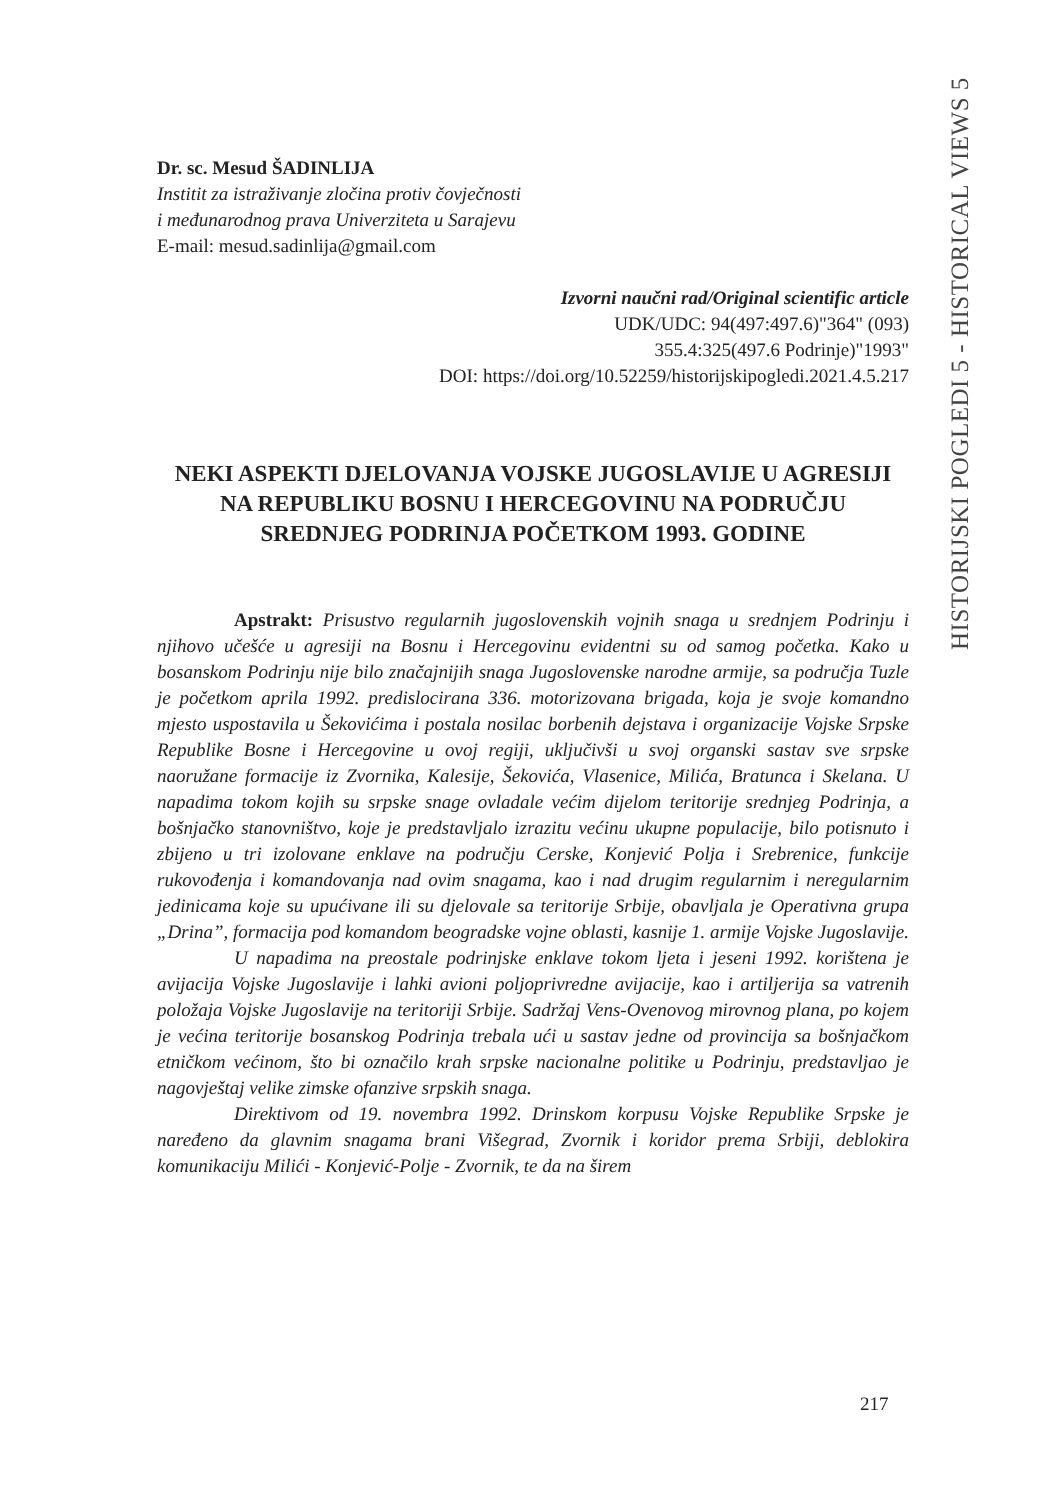HISTORIJSKI POGLEDI 5 - HISTORICAL VIEWS 5
Dr. sc. Mesud ŠADINLIJA
Institit za istraživanje zločina protiv čovječnosti
i međunarodnog prava Univerziteta u Sarajevu
E-mail: mesud.sadinlija@gmail.com
Izvorni naučni rad/Original scientific article
UDK/UDC: 94(497:497.6)"364" (093)
355.4:325(497.6 Podrinje)"1993"
DOI: https://doi.org/10.52259/historijskipogledi.2021.4.5.217
NEKI ASPEKTI DJELOVANJA VOJSKE JUGOSLAVIJE U AGRESIJI NA REPUBLIKU BOSNU I HERCEGOVINU NA PODRUČJU SREDNJEG PODRINJA POČETKOM 1993. GODINE
Apstrakt: Prisustvo regularnih jugoslovenskih vojnih snaga u srednjem Podrinju i njihovo učešće u agresiji na Bosnu i Hercegovinu evidentni su od samog početka. Kako u bosanskom Podrinju nije bilo značajnijih snaga Jugoslovenske narodne armije, sa područja Tuzle je početkom aprila 1992. predislocirana 336. motorizovana brigada, koja je svoje komandno mjesto uspostavila u Šekovićima i postala nosilac borbenih dejstava i organizacije Vojske Srpske Republike Bosne i Hercegovine u ovoj regiji, uključivši u svoj organski sastav sve srpske naoružane formacije iz Zvornika, Kalesije, Šekovića, Vlasenice, Milića, Bratunca i Skelana. U napadima tokom kojih su srpske snage ovladale većim dijelom teritorije srednjeg Podrinja, a bošnjačko stanovništvo, koje je predstavljalo izrazitu većinu ukupne populacije, bilo potisnuto i zbijeno u tri izolovane enklave na području Cerske, Konjević Polja i Srebrenice, funkcije rukovođenja i komandovanja nad ovim snagama, kao i nad drugim regularnim i neregularnim jedinicama koje su upućivane ili su djelovale sa teritorije Srbije, obavljala je Operativna grupa „Drina”, formacija pod komandom beogradske vojne oblasti, kasnije 1. armije Vojske Jugoslavije.
U napadima na preostale podrinjske enklave tokom ljeta i jeseni 1992. korištena je avijacija Vojske Jugoslavije i lahki avioni poljoprivredne avijacije, kao i artiljerija sa vatrenih položaja Vojske Jugoslavije na teritoriji Srbije. Sadržaj Vens-Ovenovog mirovnog plana, po kojem je većina teritorije bosanskog Podrinja trebala ući u sastav jedne od provincija sa bošnjačkom etničkom većinom, što bi označilo krah srpske nacionalne politike u Podrinju, predstavljao je nagovještaj velike zimske ofanzive srpskih snaga.
Direktivom od 19. novembra 1992. Drinskom korpusu Vojske Republike Srpske je naređeno da glavnim snagama brani Višegrad, Zvornik i koridor prema Srbiji, deblokira komunikaciju Milići - Konjević-Polje - Zvornik, te da na širem
217